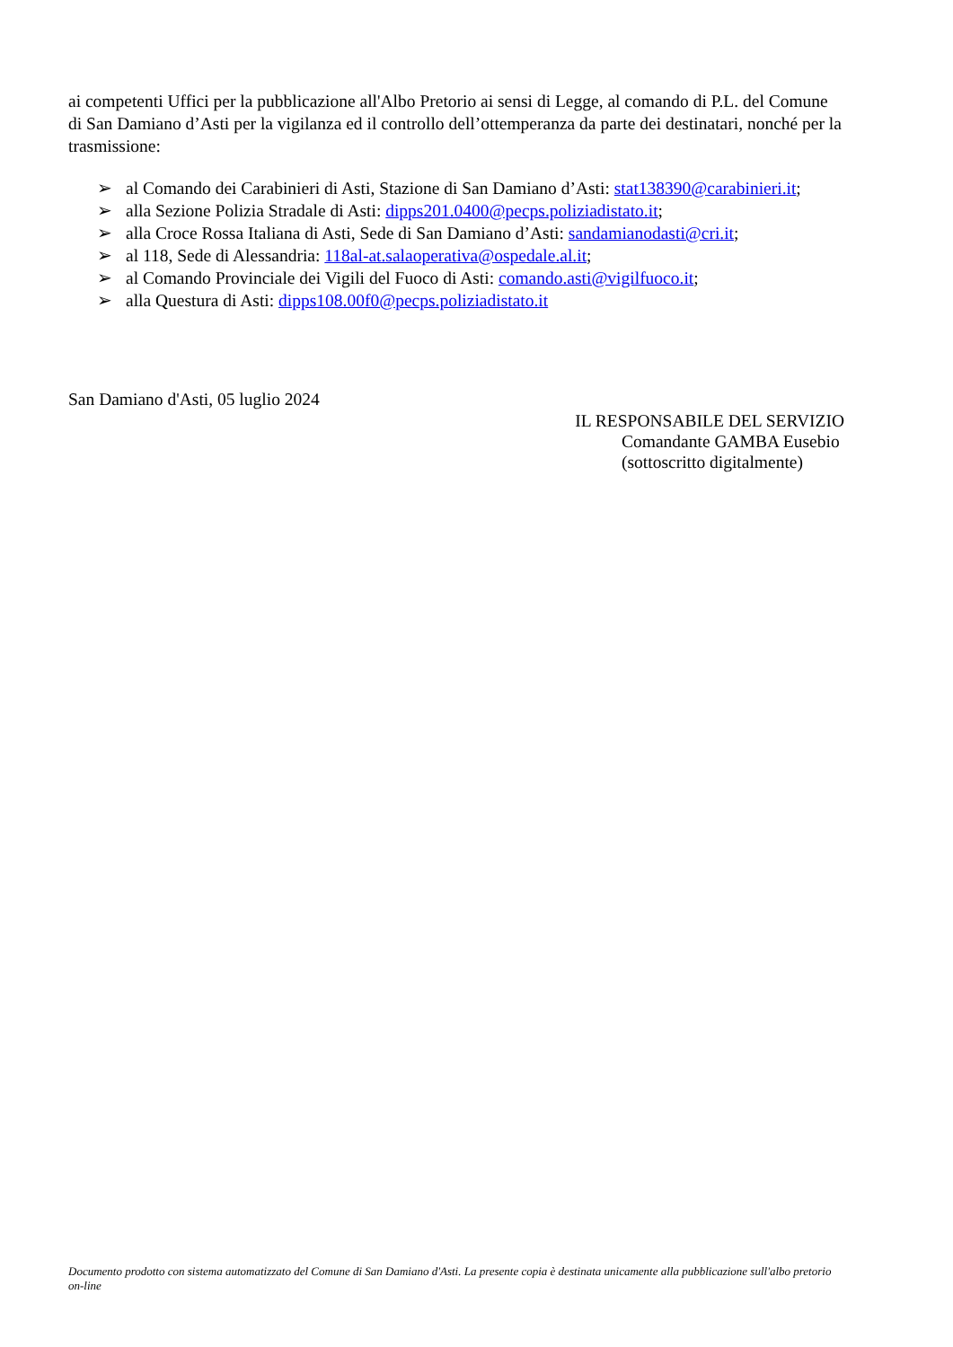ai competenti Uffici per la pubblicazione all'Albo Pretorio ai sensi di Legge, al comando di P.L. del Comune di San Damiano d’Asti per la vigilanza ed il controllo dell’ottemperanza da parte dei destinatari, nonché per la trasmissione:
➢ al Comando dei Carabinieri di Asti, Stazione di San Damiano d’Asti: stat138390@carabinieri.it;
➢ alla Sezione Polizia Stradale di Asti: dipps201.0400@pecps.poliziadistato.it;
➢ alla Croce Rossa Italiana di Asti, Sede di San Damiano d’Asti: sandamianodasti@cri.it;
➢ al 118, Sede di Alessandria: 118al-at.salaoperativa@ospedale.al.it;
➢ al Comando Provinciale dei Vigili del Fuoco di Asti: comando.asti@vigilfuoco.it;
➢ alla Questura di Asti: dipps108.00f0@pecps.poliziadistato.it
San Damiano d'Asti, 05 luglio 2024
IL RESPONSABILE DEL SERVIZIO
Comandante GAMBA Eusebio
(sottoscritto digitalmente)
Documento prodotto con sistema automatizzato del Comune di San Damiano d'Asti. La presente copia è destinata unicamente alla pubblicazione sull'albo pretorio on-line